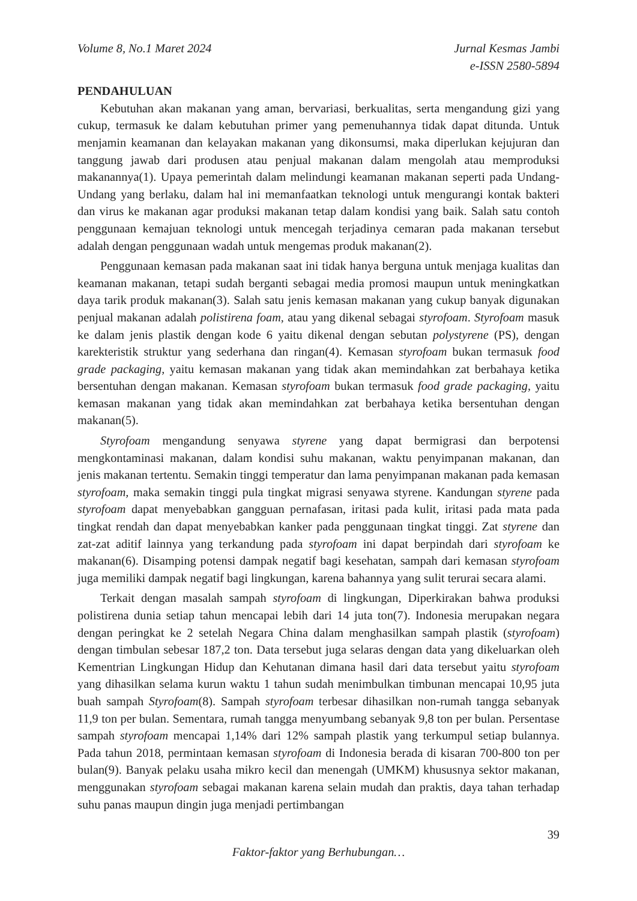Volume 8, No.1 Maret 2024 Jurnal Kesmas Jambi
e-ISSN 2580-5894
PENDAHULUAN
Kebutuhan akan makanan yang aman, bervariasi, berkualitas, serta mengandung gizi yang cukup, termasuk ke dalam kebutuhan primer yang pemenuhannya tidak dapat ditunda. Untuk menjamin keamanan dan kelayakan makanan yang dikonsumsi, maka diperlukan kejujuran dan tanggung jawab dari produsen atau penjual makanan dalam mengolah atau memproduksi makanannya(1). Upaya pemerintah dalam melindungi keamanan makanan seperti pada Undang-Undang yang berlaku, dalam hal ini memanfaatkan teknologi untuk mengurangi kontak bakteri dan virus ke makanan agar produksi makanan tetap dalam kondisi yang baik. Salah satu contoh penggunaan kemajuan teknologi untuk mencegah terjadinya cemaran pada makanan tersebut adalah dengan penggunaan wadah untuk mengemas produk makanan(2).
Penggunaan kemasan pada makanan saat ini tidak hanya berguna untuk menjaga kualitas dan keamanan makanan, tetapi sudah berganti sebagai media promosi maupun untuk meningkatkan daya tarik produk makanan(3). Salah satu jenis kemasan makanan yang cukup banyak digunakan penjual makanan adalah polistirena foam, atau yang dikenal sebagai styrofoam. Styrofoam masuk ke dalam jenis plastik dengan kode 6 yaitu dikenal dengan sebutan polystyrene (PS), dengan karekteristik struktur yang sederhana dan ringan(4). Kemasan styrofoam bukan termasuk food grade packaging, yaitu kemasan makanan yang tidak akan memindahkan zat berbahaya ketika bersentuhan dengan makanan. Kemasan styrofoam bukan termasuk food grade packaging, yaitu kemasan makanan yang tidak akan memindahkan zat berbahaya ketika bersentuhan dengan makanan(5).
Styrofoam mengandung senyawa styrene yang dapat bermigrasi dan berpotensi mengkontaminasi makanan, dalam kondisi suhu makanan, waktu penyimpanan makanan, dan jenis makanan tertentu. Semakin tinggi temperatur dan lama penyimpanan makanan pada kemasan styrofoam, maka semakin tinggi pula tingkat migrasi senyawa styrene. Kandungan styrene pada styrofoam dapat menyebabkan gangguan pernafasan, iritasi pada kulit, iritasi pada mata pada tingkat rendah dan dapat menyebabkan kanker pada penggunaan tingkat tinggi. Zat styrene dan zat-zat aditif lainnya yang terkandung pada styrofoam ini dapat berpindah dari styrofoam ke makanan(6). Disamping potensi dampak negatif bagi kesehatan, sampah dari kemasan styrofoam juga memiliki dampak negatif bagi lingkungan, karena bahannya yang sulit terurai secara alami.
Terkait dengan masalah sampah styrofoam di lingkungan, Diperkirakan bahwa produksi polistirena dunia setiap tahun mencapai lebih dari 14 juta ton(7). Indonesia merupakan negara dengan peringkat ke 2 setelah Negara China dalam menghasilkan sampah plastik (styrofoam) dengan timbulan sebesar 187,2 ton. Data tersebut juga selaras dengan data yang dikeluarkan oleh Kementrian Lingkungan Hidup dan Kehutanan dimana hasil dari data tersebut yaitu styrofoam yang dihasilkan selama kurun waktu 1 tahun sudah menimbulkan timbunan mencapai 10,95 juta buah sampah Styrofoam(8). Sampah styrofoam terbesar dihasilkan non-rumah tangga sebanyak 11,9 ton per bulan. Sementara, rumah tangga menyumbang sebanyak 9,8 ton per bulan. Persentase sampah styrofoam mencapai 1,14% dari 12% sampah plastik yang terkumpul setiap bulannya. Pada tahun 2018, permintaan kemasan styrofoam di Indonesia berada di kisaran 700-800 ton per bulan(9). Banyak pelaku usaha mikro kecil dan menengah (UMKM) khususnya sektor makanan, menggunakan styrofoam sebagai makanan karena selain mudah dan praktis, daya tahan terhadap suhu panas maupun dingin juga menjadi pertimbangan
39
Faktor-faktor yang Berhubungan…